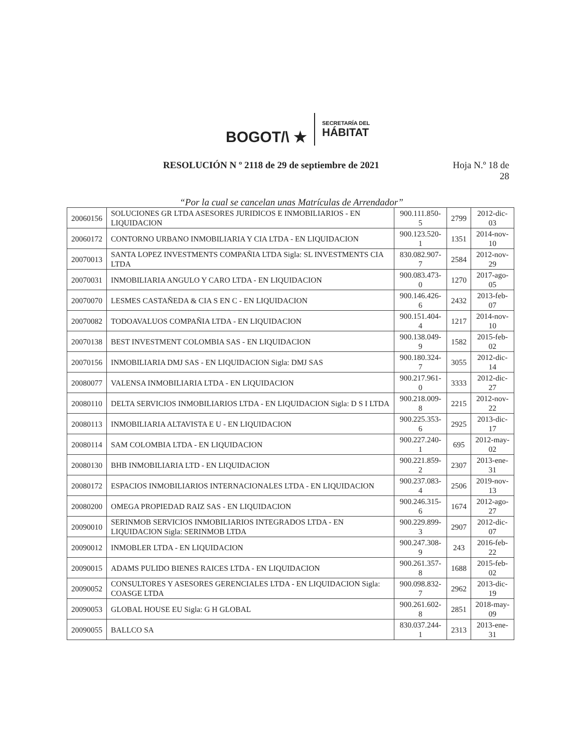BOGOT/\ ★
SECRETARÍA DEL
HÁBITAT
RESOLUCIÓN N º 2118 de 29 de septiembre de 2021
Hoja N.º 18 de
28
“Por la cual se cancelan unas Matrículas de Arrendador”
| 20060156 | SOLUCIONES GR LTDA ASESORES JURIDICOS E INMOBILIARIOS - EN LIQUIDACION | 900.111.850-5 | 2799 | 2012-dic-03 |
| 20060172 | CONTORNO URBANO INMOBILIARIA Y CIA LTDA - EN LIQUIDACION | 900.123.520-1 | 1351 | 2014-nov-10 |
| 20070013 | SANTA LOPEZ INVESTMENTS COMPAÑIA LTDA Sigla: SL INVESTMENTS CIA LTDA | 830.082.907-7 | 2584 | 2012-nov-29 |
| 20070031 | INMOBILIARIA ANGULO Y CARO LTDA - EN LIQUIDACION | 900.083.473-0 | 1270 | 2017-ago-05 |
| 20070070 | LESMES CASTAÑEDA & CIA S EN C - EN LIQUIDACION | 900.146.426-6 | 2432 | 2013-feb-07 |
| 20070082 | TODOAVALUOS COMPAÑIA LTDA - EN LIQUIDACION | 900.151.404-4 | 1217 | 2014-nov-10 |
| 20070138 | BEST INVESTMENT COLOMBIA SAS - EN LIQUIDACION | 900.138.049-9 | 1582 | 2015-feb-02 |
| 20070156 | INMOBILIARIA DMJ SAS - EN LIQUIDACION Sigla: DMJ SAS | 900.180.324-7 | 3055 | 2012-dic-14 |
| 20080077 | VALENSA INMOBILIARIA LTDA - EN LIQUIDACION | 900.217.961-0 | 3333 | 2012-dic-27 |
| 20080110 | DELTA SERVICIOS INMOBILIARIOS LTDA - EN LIQUIDACION Sigla: D S I LTDA | 900.218.009-8 | 2215 | 2012-nov-22 |
| 20080113 | INMOBILIARIA ALTAVISTA E U - EN LIQUIDACION | 900.225.353-6 | 2925 | 2013-dic-17 |
| 20080114 | SAM COLOMBIA LTDA - EN LIQUIDACION | 900.227.240-1 | 695 | 2012-may-02 |
| 20080130 | BHB INMOBILIARIA LTD - EN LIQUIDACION | 900.221.859-2 | 2307 | 2013-ene-31 |
| 20080172 | ESPACIOS INMOBILIARIOS INTERNACIONALES LTDA - EN LIQUIDACION | 900.237.083-4 | 2506 | 2019-nov-13 |
| 20080200 | OMEGA PROPIEDAD RAIZ SAS - EN LIQUIDACION | 900.246.315-6 | 1674 | 2012-ago-27 |
| 20090010 | SERINMOB SERVICIOS INMOBILIARIOS INTEGRADOS LTDA - EN LIQUIDACION Sigla: SERINMOB LTDA | 900.229.899-3 | 2907 | 2012-dic-07 |
| 20090012 | INMOBLER LTDA - EN LIQUIDACION | 900.247.308-9 | 243 | 2016-feb-22 |
| 20090015 | ADAMS PULIDO BIENES RAICES LTDA - EN LIQUIDACION | 900.261.357-8 | 1688 | 2015-feb-02 |
| 20090052 | CONSULTORES Y ASESORES GERENCIALES LTDA - EN LIQUIDACION Sigla: COASGE LTDA | 900.098.832-7 | 2962 | 2013-dic-19 |
| 20090053 | GLOBAL HOUSE EU Sigla: G H GLOBAL | 900.261.602-8 | 2851 | 2018-may-09 |
| 20090055 | BALLCO SA | 830.037.244-1 | 2313 | 2013-ene-31 |